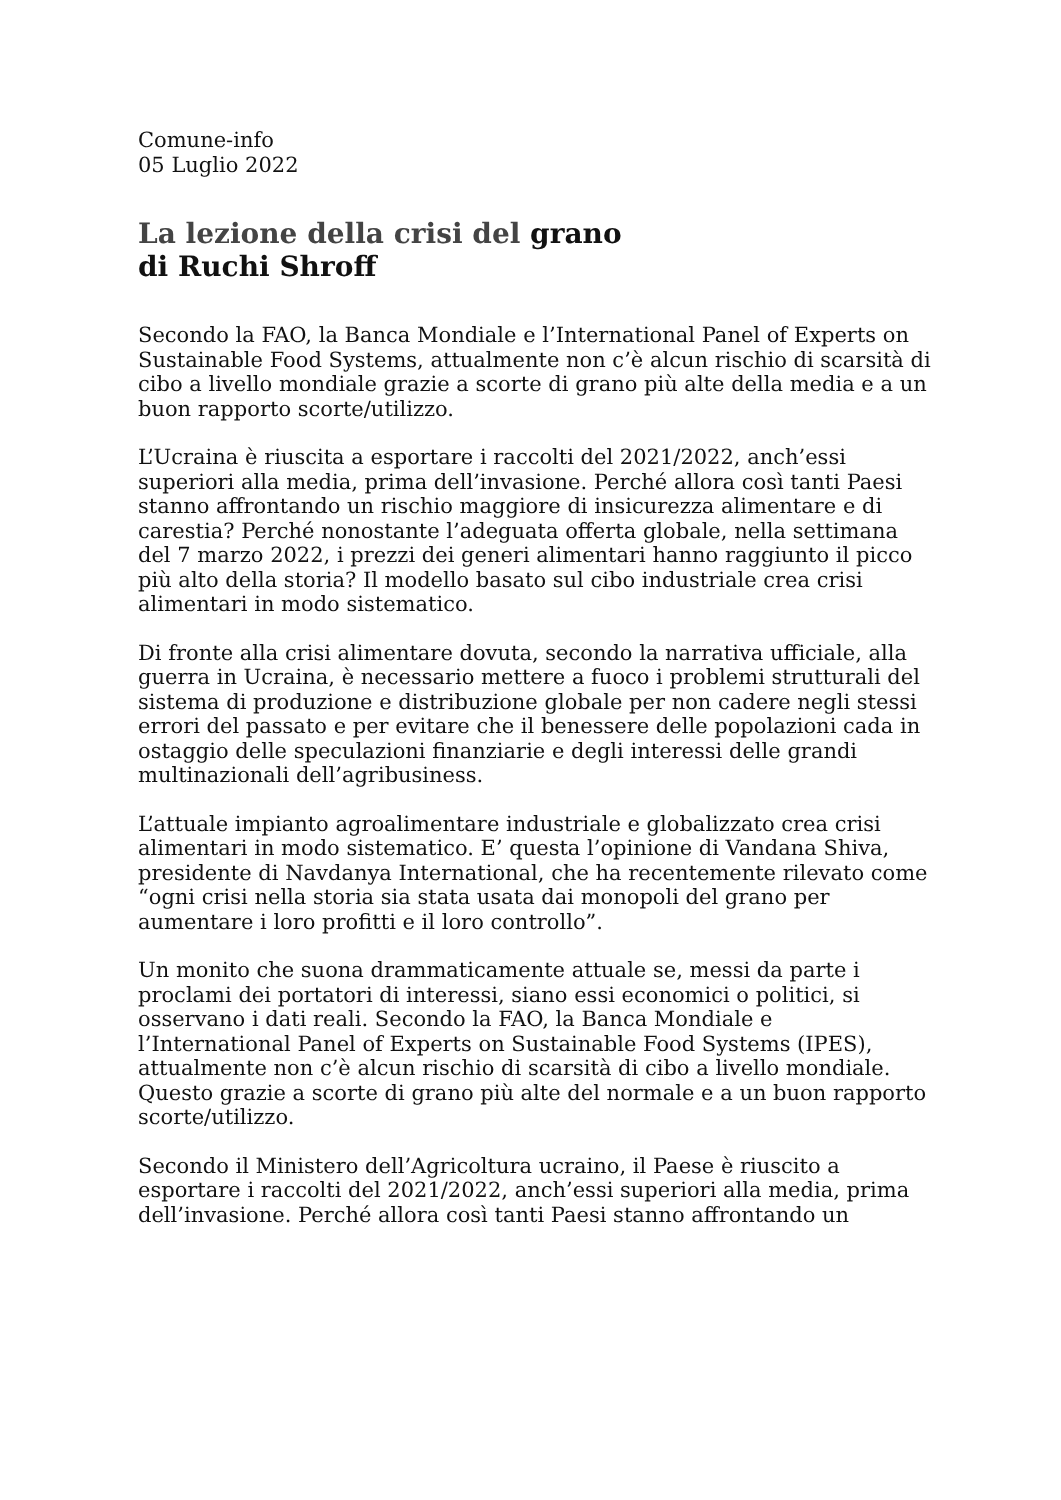Comune-info
05 Luglio 2022
La lezione della crisi del grano
di Ruchi Shroff
Secondo la FAO, la Banca Mondiale e l’International Panel of Experts on Sustainable Food Systems, attualmente non c’è alcun rischio di scarsità di cibo a livello mondiale grazie a scorte di grano più alte della media e a un buon rapporto scorte/utilizzo.
L’Ucraina è riuscita a esportare i raccolti del 2021/2022, anch’essi superiori alla media, prima dell’invasione. Perché allora così tanti Paesi stanno affrontando un rischio maggiore di insicurezza alimentare e di carestia? Perché nonostante l’adeguata offerta globale, nella settimana del 7 marzo 2022, i prezzi dei generi alimentari hanno raggiunto il picco più alto della storia? Il modello basato sul cibo industriale crea crisi alimentari in modo sistematico.
Di fronte alla crisi alimentare dovuta, secondo la narrativa ufficiale, alla guerra in Ucraina, è necessario mettere a fuoco i problemi strutturali del sistema di produzione e distribuzione globale per non cadere negli stessi errori del passato e per evitare che il benessere delle popolazioni cada in ostaggio delle speculazioni finanziarie e degli interessi delle grandi multinazionali dell’agribusiness.
L’attuale impianto agroalimentare industriale e globalizzato crea crisi alimentari in modo sistematico. E’ questa l’opinione di Vandana Shiva, presidente di Navdanya International, che ha recentemente rilevato come “ogni crisi nella storia sia stata usata dai monopoli del grano per aumentare i loro profitti e il loro controllo”.
Un monito che suona drammaticamente attuale se, messi da parte i proclami dei portatori di interessi, siano essi economici o politici, si osservano i dati reali. Secondo la FAO, la Banca Mondiale e l’International Panel of Experts on Sustainable Food Systems (IPES), attualmente non c’è alcun rischio di scarsità di cibo a livello mondiale. Questo grazie a scorte di grano più alte del normale e a un buon rapporto scorte/utilizzo.
Secondo il Ministero dell’Agricoltura ucraino, il Paese è riuscito a esportare i raccolti del 2021/2022, anch’essi superiori alla media, prima dell’invasione. Perché allora così tanti Paesi stanno affrontando un